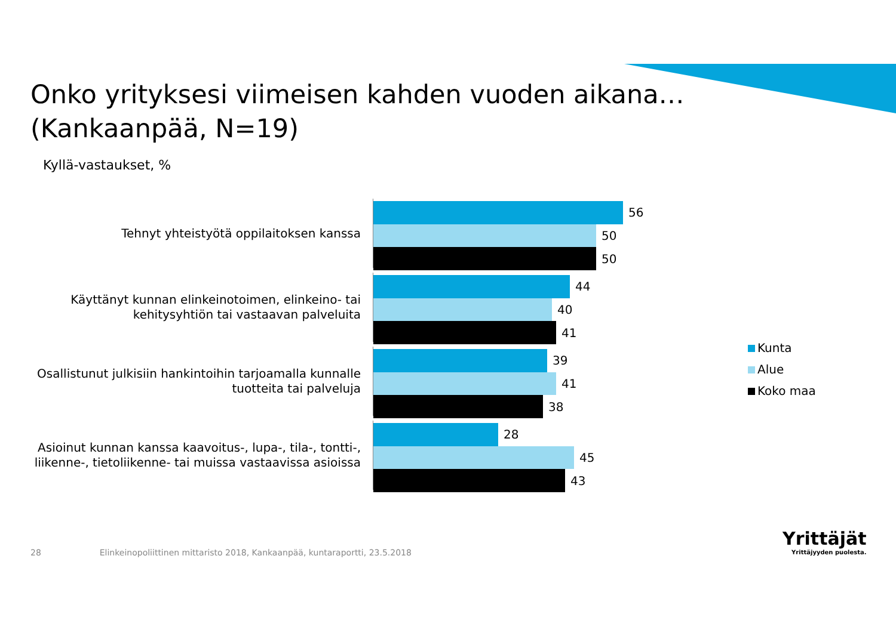Onko yrityksesi viimeisen kahden vuoden aikana…
(Kankaanpää, N=19)
Kyllä-vastaukset, %
Tehnyt yhteistyötä oppilaitoksen kanssa
56
50
50
Käyttänyt kunnan elinkeinotoimen, elinkeino- tai
kehitysyhtiön tai vastaavan palveluita
44
40
41
Osallistunut julkisiin hankintoihin tarjoamalla kunnalle
tuotteita tai palveluja
39
41
38
Asioinut kunnan kanssa kaavoitus-, lupa-, tila-, tontti-,
liikenne-, tietoliikenne- tai muissa vastaavissa asioissa
28
45
43
Kunta
Alue
Koko maa
28 Elinkeinopoliittinen mittaristo 2018, Kankaanpää, kuntaraportti, 23.5.2018
Yrittäjät
Yrittäjyyden puolesta.